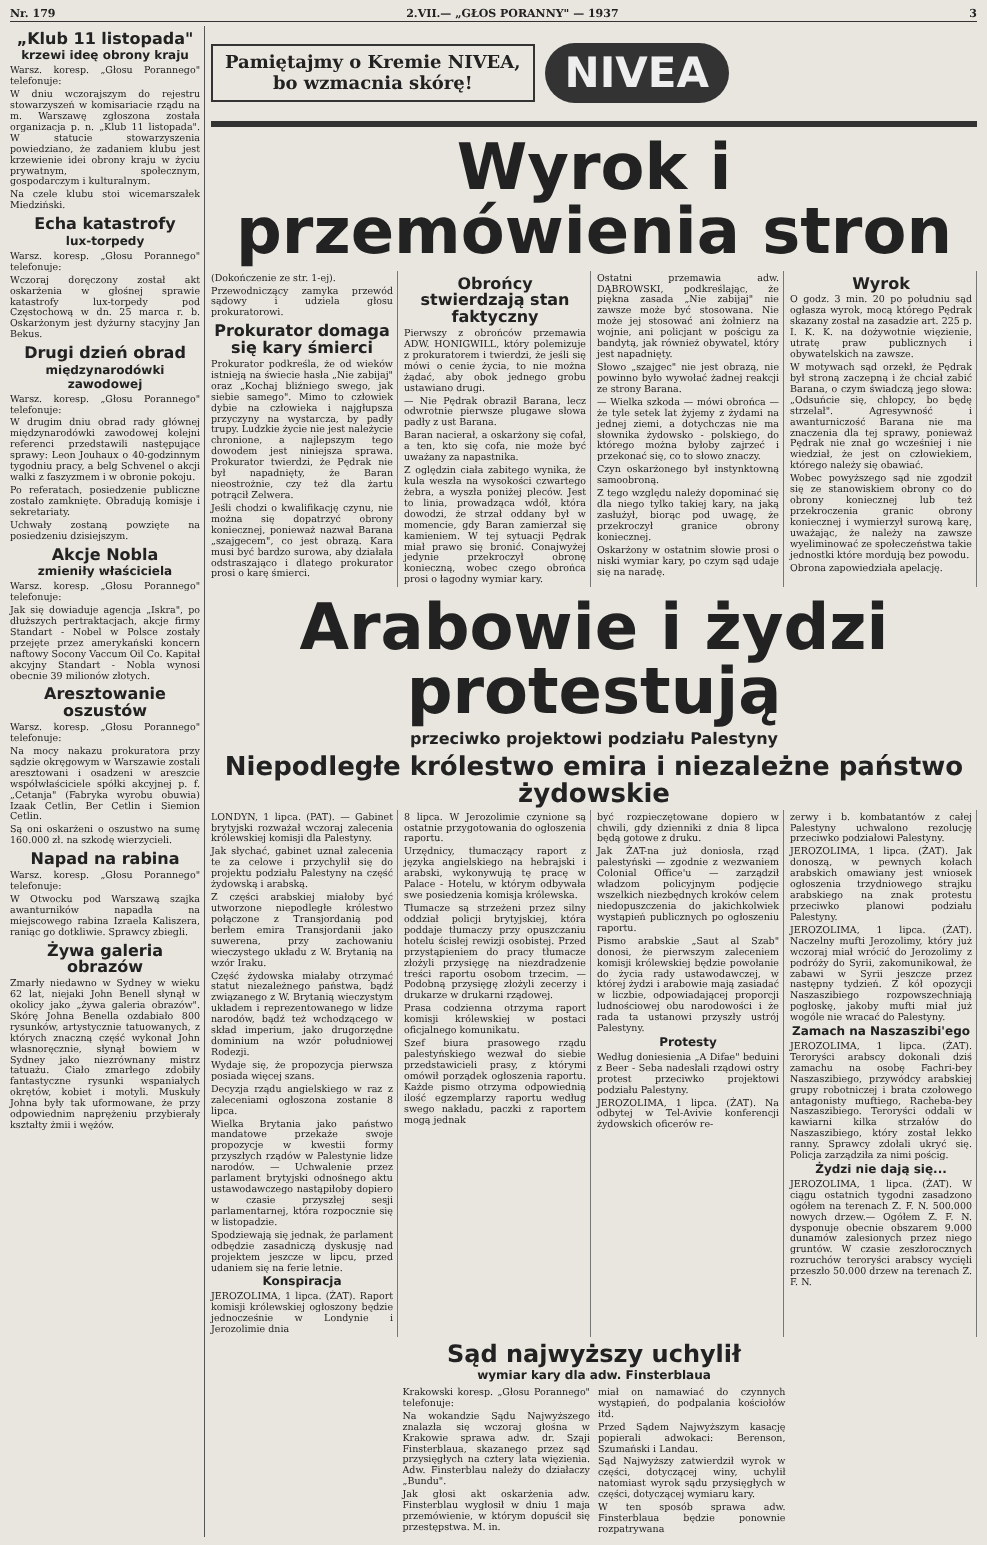Nr. 179 2.VII.— „GŁOS PORANNY" — 1937 3
„Klub 11 listopada"
krzewi ideę obrony kraju
Warsz. koresp. „Głosu Porannego" telefonuje:
W dniu wczorajszym do rejestru stowarzyszeń w komisariacie rządu na m. Warszawę zgłoszona została organizacja p. n. „Klub 11 listopada". W statucie stowarzyszenia powiedziano, że zadaniem klubu jest krzewienie idei obrony kraju w życiu prywatnym, społecznym, gospodarczym i kulturalnym.
Na czele klubu stoi wicemarszałek Miedziński.
Echa katastrofy
lux-torpedy
Warsz. koresp. „Głosu Porannego" telefonuje:
Wczoraj doręczony został akt oskarżenia w głośnej sprawie katastrofy lux-torpedy pod Częstochową w dn. 25 marca r. b. Oskarżonym jest dyżurny stacyjny Jan Bekus.
Drugi dzień obrad
międzynarodówki zawodowej
Warsz. koresp. „Głosu Porannego" telefonuje:
W drugim dniu obrad rady głównej międzynarodówki zawodowej kolejni referenci przedstawili następujące sprawy: Leon Jouhaux o 40-godzinnym tygodniu pracy, a belg Schvenel o akcji walki z faszyzmem i w obronie pokoju.
Po referatach, posiedzenie publiczne zostało zamknięte. Obradują komisje i sekretariaty.
Uchwały zostaną powzięte na posiedzeniu dzisiejszym.
Akcje Nobla
zmieniły właściciela
Warsz. koresp. „Głosu Porannego" telefonuje:
Jak się dowiaduje agencja „Iskra", po dłuższych pertraktacjach, akcje firmy Standart - Nobel w Polsce zostały przejęte przez amerykański koncern naftowy Socony Vaccum Oil Co. Kapitał akcyjny Standart - Nobla wynosi obecnie 39 milionów złotych.
Aresztowanie oszustów
Warsz. koresp. „Głosu Porannego" telefonuje:
Na mocy nakazu prokuratora przy sądzie okręgowym w Warszawie zostali aresztowani i osadzeni w areszcie współwłaściciele spółki akcyjnej p. f. „Cetanja" (Fabryka wyrobu obuwia) Izaak Cetlin, Ber Cetlin i Siemion Cetlin.
Są oni oskarżeni o oszustwo na sumę 160.000 zł. na szkodę wierzycieli.
Napad na rabina
Warsz. koresp. „Głosu Porannego" telefonuje:
W Otwocku pod Warszawą szajka awanturników napadła na miejscowego rabina Izraela Kaliszera, raniąc go dotkliwie. Sprawcy zbiegli.
Żywa galeria obrazów
Zmarły niedawno w Sydney w wieku 62 lat, niejaki John Benell słynął w okolicy jako „żywa galeria obrazów". Skórę Johna Benella ozdabiało 800 rysunków, artystycznie tatuowanych, z których znaczną część wykonał John własnoręcznie, słynął bowiem w Sydney jako niezrównany mistrz tatuażu. Ciało zmarłego zdobiły fantastyczne rysunki wspaniałych okrętów, kobiet i motyli. Muskuły Johna były tak uformowane, że przy odpowiednim naprężeniu przybierały kształty żmii i wężów.
Pamiętajmy o Kremie NIVEA,
bo wzmacnia skórę!
NIVEA
Wyrok i przemówienia stron
(Dokończenie ze str. 1-ej).
Przewodniczący zamyka przewód sądowy i udziela głosu prokuratorowi.
Prokurator domaga się kary śmierci
Prokurator podkreśla, że od wieków istnieją na świecie hasła „Nie zabijaj" oraz „Kochaj bliźniego swego, jak siebie samego". Mimo to człowiek dybie na człowieka i najgłupsza przyczyny na wystarcza, by padły trupy. Ludzkie życie nie jest należycie chronione, a najlepszym tego dowodem jest niniejsza sprawa. Prokurator twierdzi, że Pędrak nie był napadnięty, że Baran nieostrożnie, czy też dla żartu potrącił Zelwera.
Jeśli chodzi o kwalifikację czynu, nie można się dopatrzyć obrony koniecznej, ponieważ nazwał Barana „szajgecem", co jest obrazą. Kara musi być bardzo surowa, aby działała odstraszająco i dlatego prokurator prosi o karę śmierci.
Obrońcy stwierdzają stan faktyczny
Pierwszy z obrońców przemawia ADW. HONIGWILL, który polemizuje z prokuratorem i twierdzi, że jeśli się mówi o cenie życia, to nie można żądać, aby obok jednego grobu ustawiano drugi.
— Nie Pędrak obraził Barana, lecz odwrotnie pierwsze plugawe słowa padły z ust Barana.
Baran nacierał, a oskarżony się cofał, a ten, kto się cofa, nie może być uważany za napastnika.
Z oględzin ciała zabitego wynika, że kula weszła na wysokości czwartego żebra, a wyszła poniżej pleców. Jest to linia, prowadząca wdół, która dowodzi, że strzał oddany był w momencie, gdy Baran zamierzał się kamieniem. W tej sytuacji Pędrak miał prawo się bronić. Conajwyżej jedynie przekroczył obronę konieczną, wobec czego obrońca prosi o łagodny wymiar kary.
Ostatni przemawia adw. DĄBROWSKI, podkreślając, że piękna zasada „Nie zabijaj" nie zawsze może być stosowana. Nie może jej stosować ani żołnierz na wojnie, ani policjant w pościgu za bandytą, jak również obywatel, który jest napadnięty.
Słowo „szajgec" nie jest obrazą, nie powinno było wywołać żadnej reakcji ze strony Barana.
— Wielka szkoda — mówi obrońca — że tyle setek lat żyjemy z żydami na jednej ziemi, a dotychczas nie ma słownika żydowsko - polskiego, do którego można byłoby zajrzeć i przekonać się, co to słowo znaczy.
Czyn oskarżonego był instynktowną samoobroną.
Z tego względu należy dopominać się dla niego tylko takiej kary, na jaką zasłużył, biorąc pod uwagę, że przekroczył granice obrony koniecznej.
Oskarżony w ostatnim słowie prosi o niski wymiar kary, po czym sąd udaje się na naradę.
Wyrok
O godz. 3 min. 20 po południu sąd ogłasza wyrok, mocą którego Pędrak skazany został na zasadzie art. 225 p. I. K. K. na dożywotnie więzienie, utratę praw publicznych i obywatelskich na zawsze.
W motywach sąd orzekł, że Pędrak był stroną zaczepną i że chciał zabić Barana, o czym świadczą jego słowa: „Odsuńcie się, chłopcy, bo będę strzelał". Agresywność i awanturniczość Barana nie ma znaczenia dla tej sprawy, ponieważ Pędrak nie znał go wcześniej i nie wiedział, że jest on człowiekiem, którego należy się obawiać.
Wobec powyższego sąd nie zgodził się ze stanowiskiem obrony co do obrony koniecznej lub też przekroczenia granic obrony koniecznej i wymierzył surową karę, uważając, że należy na zawsze wyeliminować ze społeczeństwa takie jednostki które mordują bez powodu.
Obrona zapowiedziała apelację.
Arabowie i żydzi protestują
przeciwko projektowi podziału Palestyny
Niepodległe królestwo emira i niezależne państwo żydowskie
LONDYN, 1 lipca. (PAT). — Gabinet brytyjski rozważał wczoraj zalecenia królewskiej komisji dla Palestyny.
Jak słychać, gabinet uznał zalecenia te za celowe i przychylił się do projektu podziału Palestyny na część żydowską i arabską.
Z części arabskiej miałoby być utworzone niepodległe królestwo połączone z Transjordanią pod berłem emira Transjordanii jako suwerena, przy zachowaniu wieczystego układu z W. Brytanią na wzór Iraku.
Część żydowska miałaby otrzymać statut niezależnego państwa, bądź związanego z W. Brytanią wieczystym układem i reprezentowanego w lidze narodów, bądź też wchodzącego w skład imperium, jako drugorzędne dominium na wzór południowej Rodezji.
Wydaje się, że propozycja pierwsza posiada więcej szans.
Decyzja rządu angielskiego w raz z zaleceniami ogłoszona zostanie 8 lipca.
Wielka Brytania jako państwo mandatowe przekaże swoje propozycje w kwestii formy przyszłych rządów w Palestynie lidze narodów. — Uchwalenie przez parlament brytyjski odnośnego aktu ustawodawczego nastąpiłoby dopiero w czasie przyszłej sesji parlamentarnej, która rozpocznie się w listopadzie.
Spodziewają się jednak, że parlament odbędzie zasadniczą dyskusję nad projektem jeszcze w lipcu, przed udaniem się na ferie letnie.
Konspiracja
JEROZOLIMA, 1 lipca. (ŻAT). Raport komisji królewskiej ogłoszony będzie jednocześnie w Londynie i Jerozolimie dnia
8 lipca. W Jerozolimie czynione są ostatnie przygotowania do ogłoszenia raportu.
Urzędnicy, tłumaczący raport z języka angielskiego na hebrajski i arabski, wykonywują tę pracę w Palace - Hotelu, w którym odbywała swe posiedzenia komisja królewska.
Tłumacze są strzeżeni przez silny oddział policji brytyjskiej, która poddaje tłumaczy przy opuszczaniu hotelu ścisłej rewizji osobistej. Przed przystąpieniem do pracy tłumacze złożyli przysięgę na niezdradzenie treści raportu osobom trzecim. — Podobną przysięgę złożyli zecerzy i drukarze w drukarni rządowej.
Prasa codzienna otrzyma raport komisji królewskiej w postaci oficjalnego komunikatu.
Szef biura prasowego rządu palestyńskiego wezwał do siebie przedstawicieli prasy, z którymi omówił porządek ogłoszenia raportu. Każde pismo otrzyma odpowiednią ilość egzemplarzy raportu według swego nakładu, paczki z raportem mogą jednak
być rozpieczętowane dopiero w chwili, gdy dzienniki z dnia 8 lipca będą gotowe z druku.
Jak ŻAT-na już doniosła, rząd palestyński — zgodnie z wezwaniem Colonial Office'u — zarządził władzom policyjnym podjęcie wszelkich niezbędnych kroków celem niedopuszczenia do jakichkolwiek wystąpień publicznych po ogłoszeniu raportu.
Pismo arabskie „Saut al Szab" donosi, że pierwszym zaleceniem komisji królewskiej będzie powołanie do życia rady ustawodawczej, w której żydzi i arabowie mają zasiadać w liczbie, odpowiadającej proporcji ludnościowej obu narodowości i że rada ta ustanowi przyszły ustrój Palestyny.
Protesty
Według doniesienia „A Difae" beduini z Beer - Seba nadesłali rządowi ostry protest przeciwko projektowi podziału Palestyny.
JEROZOLIMA, 1 lipca. (ŻAT). Na odbytej w Tel-Avivie konferencji żydowskich oficerów re-
zerwy i b. kombatantów z całej Palestyny uchwalono rezolucję przeciwko podziałowi Palestyny.
JEROZOLIMA, 1 lipca. (ŻAT). Jak donoszą, w pewnych kołach arabskich omawiany jest wniosek ogłoszenia trzydniowego strajku arabskiego na znak protestu przeciwko planowi podziału Palestyny.
JEROZOLIMA, 1 lipca. (ŻAT). Naczelny mufti Jerozolimy, który już wczoraj miał wrócić do Jerozolimy z podróży do Syrii, zakomunikował, że zabawi w Syrii jeszcze przez następny tydzień. Z kół opozycji Naszaszibiego rozpowszechniają pogłoskę, jakoby mufti miał już wogóle nie wracać do Palestyny.
Zamach na Naszaszibi'ego
JEROZOLIMA, 1 lipca. (ŻAT). Teroryści arabscy dokonali dziś zamachu na osobę Fachri-bey Naszaszibiego, przywódcy arabskiej grupy robotniczej i brata czołowego antagonisty muftiego, Racheba-bey Naszaszibiego. Teroryści oddali w kawiarni kilka strzałów do Naszaszibiego, który został lekko ranny. Sprawcy zdołali ukryć się. Policja zarządziła za nimi pościg.
Żydzi nie dają się...
JEROZOLIMA, 1 lipca. (ŻAT). W ciągu ostatnich tygodni zasadzono ogółem na terenach Z. F. N. 500.000 nowych drzew.— Ogółem Z. F. N. dysponuje obecnie obszarem 9.000 dunamów zalesionych przez niego gruntów. W czasie zeszłorocznych rozruchów teroryści arabscy wycięli przeszło 50.000 drzew na terenach Z. F. N.
Sąd najwyższy uchylił
wymiar kary dla adw. Finsterblaua
Krakowski koresp. „Głosu Porannego" telefonuje:
Na wokandzie Sądu Najwyższego znalazła się wczoraj głośna w Krakowie sprawa adw. dr. Szaji Finsterblaua, skazanego przez sąd przysięgłych na cztery lata więzienia. Adw. Finsterblau należy do działaczy „Bundu".
Jak głosi akt oskarżenia adw. Finsterblau wygłosił w dniu 1 maja przemówienie, w którym dopuścił się przestępstwa. M. in.
miał on namawiać do czynnych wystąpień, do podpalania kościołów itd.
Przed Sądem Najwyższym kasację popierali adwokaci: Berenson, Szumański i Landau.
Sąd Najwyższy zatwierdził wyrok w części, dotyczącej winy, uchylił natomiast wyrok sądu przysięgłych w części, dotyczącej wymiaru kary.
W ten sposób sprawa adw. Finsterblaua będzie ponownie rozpatrywana